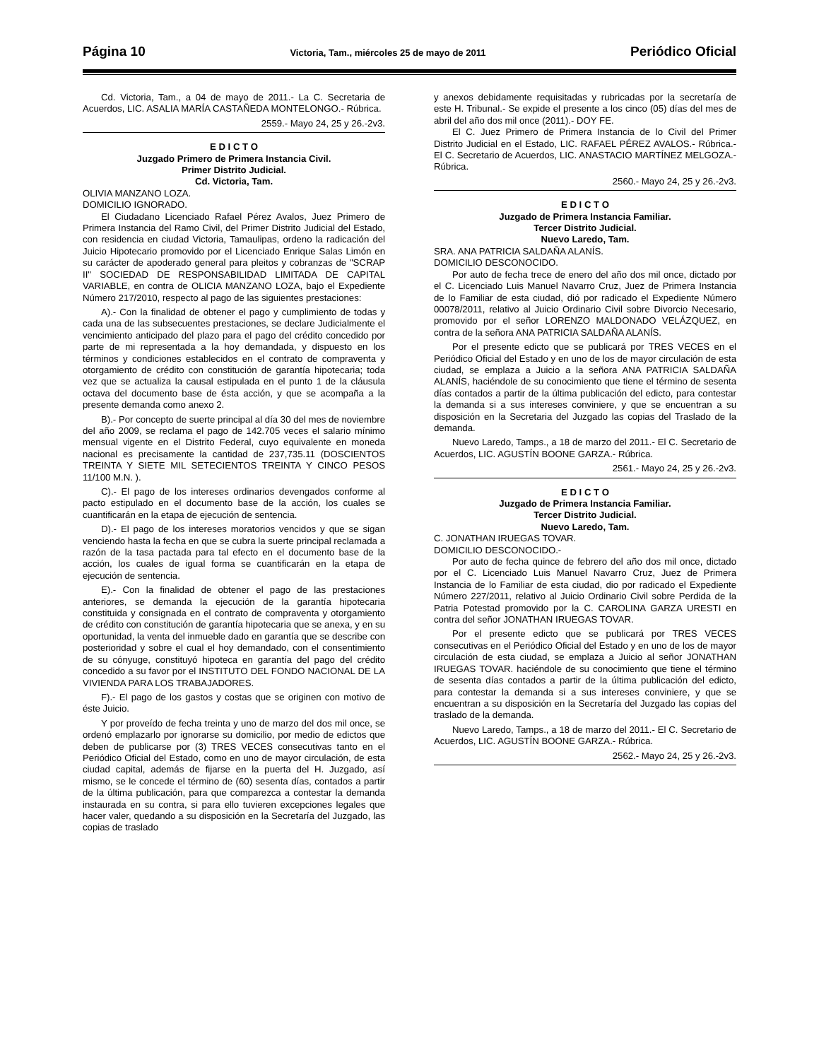Página 10 Victoria, Tam., miércoles 25 de mayo de 2011 Periódico Oficial
Cd. Victoria, Tam., a 04 de mayo de 2011.- La C. Secretaria de Acuerdos, LIC. ASALIA MARÍA CASTAÑEDA MONTELONGO.- Rúbrica.
2559.- Mayo 24, 25 y 26.-2v3.
E D I C T O
Juzgado Primero de Primera Instancia Civil.
Primer Distrito Judicial.
Cd. Victoria, Tam.
OLIVIA MANZANO LOZA.
DOMICILIO IGNORADO.
El Ciudadano Licenciado Rafael Pérez Avalos, Juez Primero de Primera Instancia del Ramo Civil, del Primer Distrito Judicial del Estado, con residencia en ciudad Victoria, Tamaulipas, ordeno la radicación del Juicio Hipotecario promovido por el Licenciado Enrique Salas Limón en su carácter de apoderado general para pleitos y cobranzas de "SCRAP II" SOCIEDAD DE RESPONSABILIDAD LIMITADA DE CAPITAL VARIABLE, en contra de OLICIA MANZANO LOZA, bajo el Expediente Número 217/2010, respecto al pago de las siguientes prestaciones:
A).- Con la finalidad de obtener el pago y cumplimiento de todas y cada una de las subsecuentes prestaciones, se declare Judicialmente el vencimiento anticipado del plazo para el pago del crédito concedido por parte de mi representada a la hoy demandada, y dispuesto en los términos y condiciones establecidos en el contrato de compraventa y otorgamiento de crédito con constitución de garantía hipotecaria; toda vez que se actualiza la causal estipulada en el punto 1 de la cláusula octava del documento base de ésta acción, y que se acompaña a la presente demanda como anexo 2.
B).- Por concepto de suerte principal al día 30 del mes de noviembre del año 2009, se reclama el pago de 142.705 veces el salario mínimo mensual vigente en el Distrito Federal, cuyo equivalente en moneda nacional es precisamente la cantidad de 237,735.11 (DOSCIENTOS TREINTA Y SIETE MIL SETECIENTOS TREINTA Y CINCO PESOS 11/100 M.N. ).
C).- El pago de los intereses ordinarios devengados conforme al pacto estipulado en el documento base de la acción, los cuales se cuantificarán en la etapa de ejecución de sentencia.
D).- El pago de los intereses moratorios vencidos y que se sigan venciendo hasta la fecha en que se cubra la suerte principal reclamada a razón de la tasa pactada para tal efecto en el documento base de la acción, los cuales de igual forma se cuantificarán en la etapa de ejecución de sentencia.
E).- Con la finalidad de obtener el pago de las prestaciones anteriores, se demanda la ejecución de la garantía hipotecaria constituida y consignada en el contrato de compraventa y otorgamiento de crédito con constitución de garantía hipotecaria que se anexa, y en su oportunidad, la venta del inmueble dado en garantía que se describe con posterioridad y sobre el cual el hoy demandado, con el consentimiento de su cónyuge, constituyó hipoteca en garantía del pago del crédito concedido a su favor por el INSTITUTO DEL FONDO NACIONAL DE LA VIVIENDA PARA LOS TRABAJADORES.
F).- El pago de los gastos y costas que se originen con motivo de éste Juicio.
Y por proveído de fecha treinta y uno de marzo del dos mil once, se ordenó emplazarlo por ignorarse su domicilio, por medio de edictos que deben de publicarse por (3) TRES VECES consecutivas tanto en el Periódico Oficial del Estado, como en uno de mayor circulación, de esta ciudad capital, además de fijarse en la puerta del H. Juzgado, así mismo, se le concede el término de (60) sesenta días, contados a partir de la última publicación, para que comparezca a contestar la demanda instaurada en su contra, si para ello tuvieren excepciones legales que hacer valer, quedando a su disposición en la Secretaría del Juzgado, las copias de traslado
y anexos debidamente requisitadas y rubricadas por la secretaría de este H. Tribunal.- Se expide el presente a los cinco (05) días del mes de abril del año dos mil once (2011).- DOY FE.
El C. Juez Primero de Primera Instancia de lo Civil del Primer Distrito Judicial en el Estado, LIC. RAFAEL PÉREZ AVALOS.- Rúbrica.- El C. Secretario de Acuerdos, LIC. ANASTACIO MARTÍNEZ MELGOZA.- Rúbrica.
2560.- Mayo 24, 25 y 26.-2v3.
E D I C T O
Juzgado de Primera Instancia Familiar.
Tercer Distrito Judicial.
Nuevo Laredo, Tam.
SRA. ANA PATRICIA SALDAÑA ALANÍS.
DOMICILIO DESCONOCIDO.
Por auto de fecha trece de enero del año dos mil once, dictado por el C. Licenciado Luis Manuel Navarro Cruz, Juez de Primera Instancia de lo Familiar de esta ciudad, dió por radicado el Expediente Número 00078/2011, relativo al Juicio Ordinario Civil sobre Divorcio Necesario, promovido por el señor LORENZO MALDONADO VELÁZQUEZ, en contra de la señora ANA PATRICIA SALDAÑA ALANÍS.
Por el presente edicto que se publicará por TRES VECES en el Periódico Oficial del Estado y en uno de los de mayor circulación de esta ciudad, se emplaza a Juicio a la señora ANA PATRICIA SALDAÑA ALANÍS, haciéndole de su conocimiento que tiene el término de sesenta días contados a partir de la última publicación del edicto, para contestar la demanda si a sus intereses conviniere, y que se encuentran a su disposición en la Secretaria del Juzgado las copias del Traslado de la demanda.
Nuevo Laredo, Tamps., a 18 de marzo del 2011.- El C. Secretario de Acuerdos, LIC. AGUSTÍN BOONE GARZA.- Rúbrica.
2561.- Mayo 24, 25 y 26.-2v3.
E D I C T O
Juzgado de Primera Instancia Familiar.
Tercer Distrito Judicial.
Nuevo Laredo, Tam.
C. JONATHAN IRUEGAS TOVAR.
DOMICILIO DESCONOCIDO.-
Por auto de fecha quince de febrero del año dos mil once, dictado por el C. Licenciado Luis Manuel Navarro Cruz, Juez de Primera Instancia de lo Familiar de esta ciudad, dio por radicado el Expediente Número 227/2011, relativo al Juicio Ordinario Civil sobre Perdida de la Patria Potestad promovido por la C. CAROLINA GARZA URESTI en contra del señor JONATHAN IRUEGAS TOVAR.
Por el presente edicto que se publicará por TRES VECES consecutivas en el Periódico Oficial del Estado y en uno de los de mayor circulación de esta ciudad, se emplaza a Juicio al señor JONATHAN IRUEGAS TOVAR. haciéndole de su conocimiento que tiene el término de sesenta días contados a partir de la última publicación del edicto, para contestar la demanda si a sus intereses conviniere, y que se encuentran a su disposición en la Secretaría del Juzgado las copias del traslado de la demanda.
Nuevo Laredo, Tamps., a 18 de marzo del 2011.- El C. Secretario de Acuerdos, LIC. AGUSTÍN BOONE GARZA.- Rúbrica.
2562.- Mayo 24, 25 y 26.-2v3.